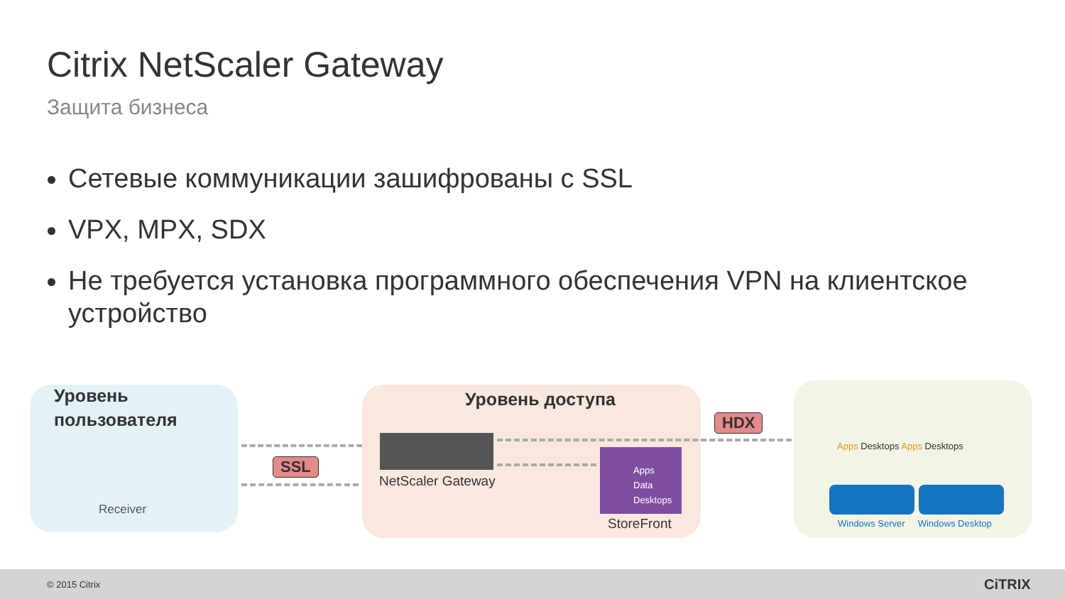Citrix NetScaler Gateway
Защита бизнеса
Сетевые коммуникации зашифрованы с SSL
VPX, MPX, SDX
Не требуется установка программного обеспечения VPN на клиентское устройство
Уровень
пользователя
Receiver
SSL
Уровень доступа
NetScaler Gateway
HDX
Apps
Data
Desktops
StoreFront
Apps Desktops Apps Desktops
Windows Server Windows Desktop
© 2015 Citrix CiTRIX